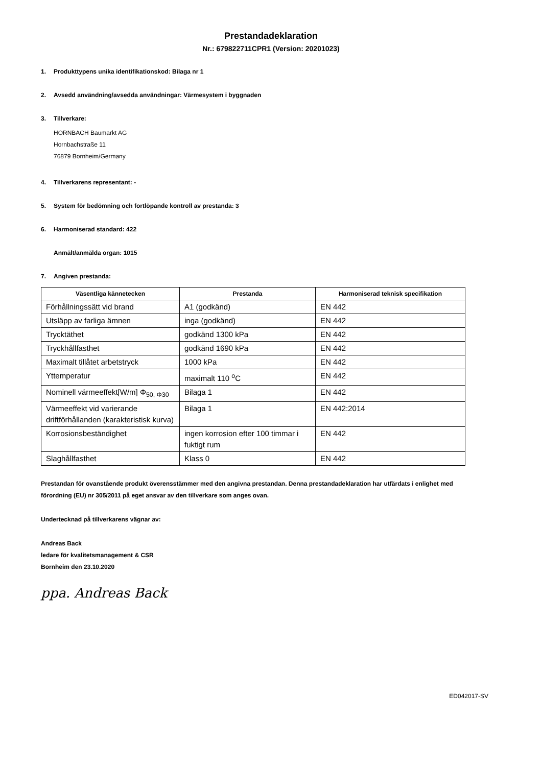Prestandadeklaration
Nr.: 679822711CPR1 (Version: 20201023)
1. Produkttypens unika identifikationskod: Bilaga nr 1
2. Avsedd användning/avsedda användningar: Värmesystem i byggnaden
3. Tillverkare:
HORNBACH Baumarkt AG
Hornbachstraße 11
76879 Bornheim/Germany
4. Tillverkarens representant: -
5. System för bedömning och fortlöpande kontroll av prestanda: 3
6. Harmoniserad standard: 422
Anmält/anmälda organ: 1015
7. Angiven prestanda:
| Väsentliga kännetecken | Prestanda | Harmoniserad teknisk specifikation |
| --- | --- | --- |
| Förhållningssätt vid brand | A1 (godkänd) | EN 442 |
| Utsläpp av farliga ämnen | inga (godkänd) | EN 442 |
| Trycktäthet | godkänd 1300 kPa | EN 442 |
| Tryckhållfasthet | godkänd 1690 kPa | EN 442 |
| Maximalt tillåtet arbetstryck | 1000 kPa | EN 442 |
| Yttemperatur | maximalt 110 <sup>o</sup>C | EN 442 |
| Nominell värmeeffekt[W/m] Φ<sub>50, Φ30</sub> | Bilaga 1 | EN 442 |
| Värmeeffekt vid varierande driftförhållanden (karakteristisk kurva) | Bilaga 1 | EN 442:2014 |
| Korrosionsbeständighet | ingen korrosion efter 100 timmar i fuktigt rum | EN 442 |
| Slaghållfasthet | Klass 0 | EN 442 |
Prestandan för ovanstående produkt överensstämmer med den angivna prestandan. Denna prestandadeklaration har utfärdats i enlighet med förordning (EU) nr 305/2011 på eget ansvar av den tillverkare som anges ovan.
Undertecknad på tillverkarens vägnar av:
Andreas Back
ledare för kvalitetsmanagement & CSR
Bornheim den 23.10.2020
ppa. Andreas Back
ED042017-SV